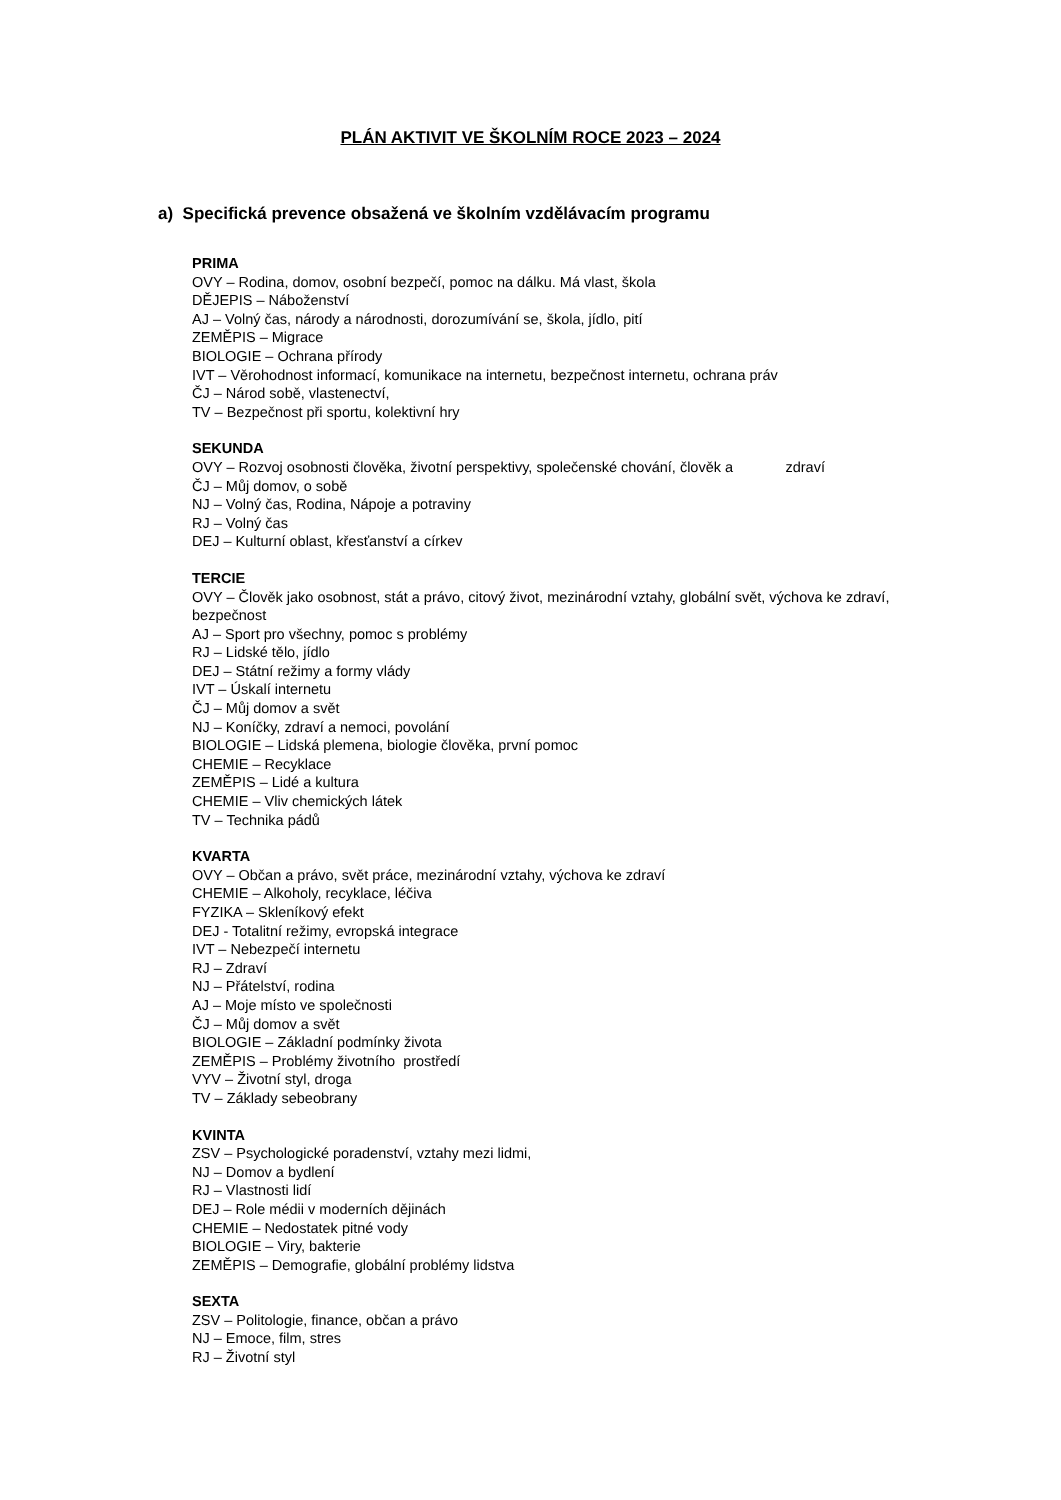PLÁN AKTIVIT VE ŠKOLNÍM ROCE 2023 – 2024
a) Specifická prevence obsažená ve školním vzdělávacím programu
PRIMA
OVY – Rodina, domov, osobní bezpečí, pomoc na dálku. Má vlast, škola
DĚJEPIS – Náboženství
AJ – Volný čas, národy a národnosti, dorozumívání se, škola, jídlo, pití
ZEMĚPIS – Migrace
BIOLOGIE – Ochrana přírody
IVT – Věrohodnost informací, komunikace na internetu, bezpečnost internetu, ochrana práv
ČJ – Národ sobě, vlastenectví,
TV – Bezpečnost při sportu, kolektivní hry
SEKUNDA
OVY – Rozvoj osobnosti člověka, životní perspektivy, společenské chování, člověk a zdraví
ČJ – Můj domov, o sobě
NJ – Volný čas, Rodina, Nápoje a potraviny
RJ – Volný čas
DEJ – Kulturní oblast, křesťanství a církev
TERCIE
OVY – Člověk jako osobnost, stát a právo, citový život, mezinárodní vztahy, globální svět, výchova ke zdraví, bezpečnost
AJ – Sport pro všechny, pomoc s problémy
RJ – Lidské tělo, jídlo
DEJ – Státní režimy a formy vlády
IVT – Úskalí internetu
ČJ – Můj domov a svět
NJ – Koníčky, zdraví a nemoci, povolání
BIOLOGIE – Lidská plemena, biologie člověka, první pomoc
CHEMIE – Recyklace
ZEMĚPIS – Lidé a kultura
CHEMIE – Vliv chemických látek
TV – Technika pádů
KVARTA
OVY – Občan a právo, svět práce, mezinárodní vztahy, výchova ke zdraví
CHEMIE – Alkoholy, recyklace, léčiva
FYZIKA – Skleníkový efekt
DEJ - Totalitní režimy, evropská integrace
IVT – Nebezpečí internetu
RJ – Zdraví
NJ – Přátelství, rodina
AJ – Moje místo ve společnosti
ČJ – Můj domov a svět
BIOLOGIE – Základní podmínky života
ZEMĚPIS – Problémy životního prostředí
VYV – Životní styl, droga
TV – Základy sebeobrany
KVINTA
ZSV – Psychologické poradenství, vztahy mezi lidmi,
NJ – Domov a bydlení
RJ – Vlastnosti lidí
DEJ – Role médii v moderních dějinách
CHEMIE – Nedostatek pitné vody
BIOLOGIE – Viry, bakterie
ZEMĚPIS – Demografie, globální problémy lidstva
SEXTA
ZSV – Politologie, finance, občan a právo
NJ – Emoce, film, stres
RJ – Životní styl